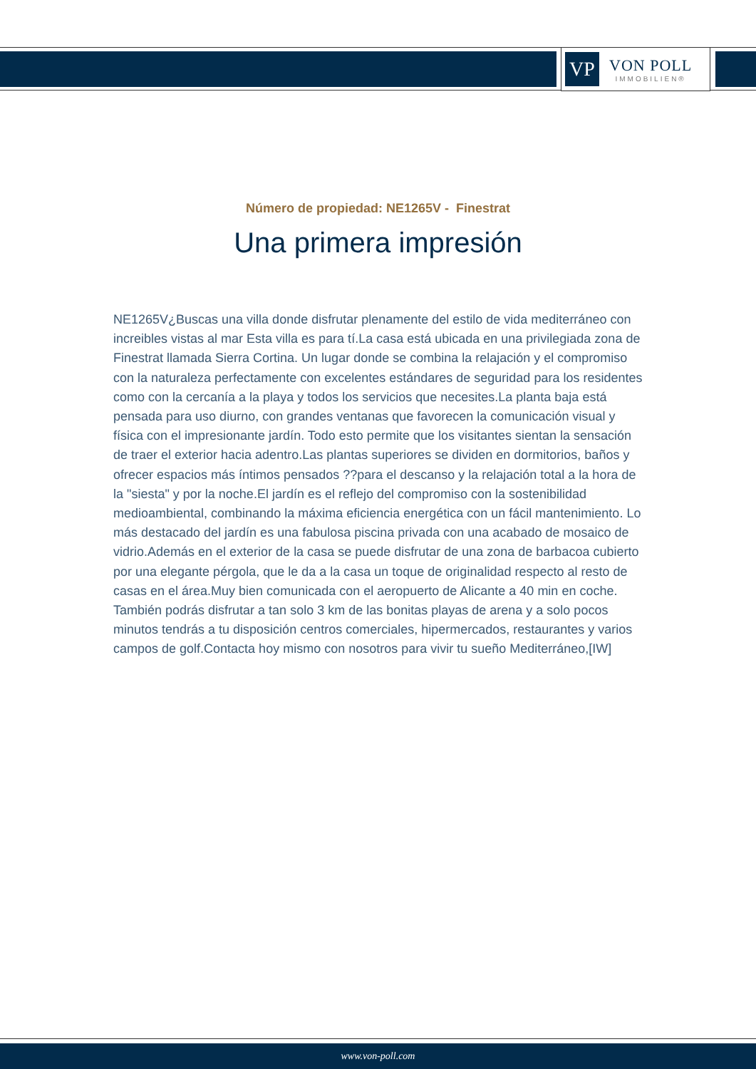VP
VON POLL
IMMOBILIEN®
Número de propiedad: NE1265V - Finestrat
Una primera impresión
NE1265V¿Buscas una villa donde disfrutar plenamente del estilo de vida mediterráneo con increibles vistas al mar Esta villa es para tí.La casa está ubicada en una privilegiada zona de Finestrat llamada Sierra Cortina. Un lugar donde se combina la relajación y el compromiso con la naturaleza perfectamente con excelentes estándares de seguridad para los residentes como con la cercanía a la playa y todos los servicios que necesites.La planta baja está pensada para uso diurno, con grandes ventanas que favorecen la comunicación visual y física con el impresionante jardín. Todo esto permite que los visitantes sientan la sensación de traer el exterior hacia adentro.Las plantas superiores se dividen en dormitorios, baños y ofrecer espacios más íntimos pensados ??para el descanso y la relajación total a la hora de la "siesta" y por la noche.El jardín es el reflejo del compromiso con la sostenibilidad medioambiental, combinando la máxima eficiencia energética con un fácil mantenimiento. Lo más destacado del jardín es una fabulosa piscina privada con una acabado de mosaico de vidrio.Además en el exterior de la casa se puede disfrutar de una zona de barbacoa cubierto por una elegante pérgola, que le da a la casa un toque de originalidad respecto al resto de casas en el área.Muy bien comunicada con el aeropuerto de Alicante a 40 min en coche. También podrás disfrutar a tan solo 3 km de las bonitas playas de arena y a solo pocos minutos tendrás a tu disposición centros comerciales, hipermercados, restaurantes y varios campos de golf.Contacta hoy mismo con nosotros para vivir tu sueño Mediterráneo,[IW]
www.von-poll.com